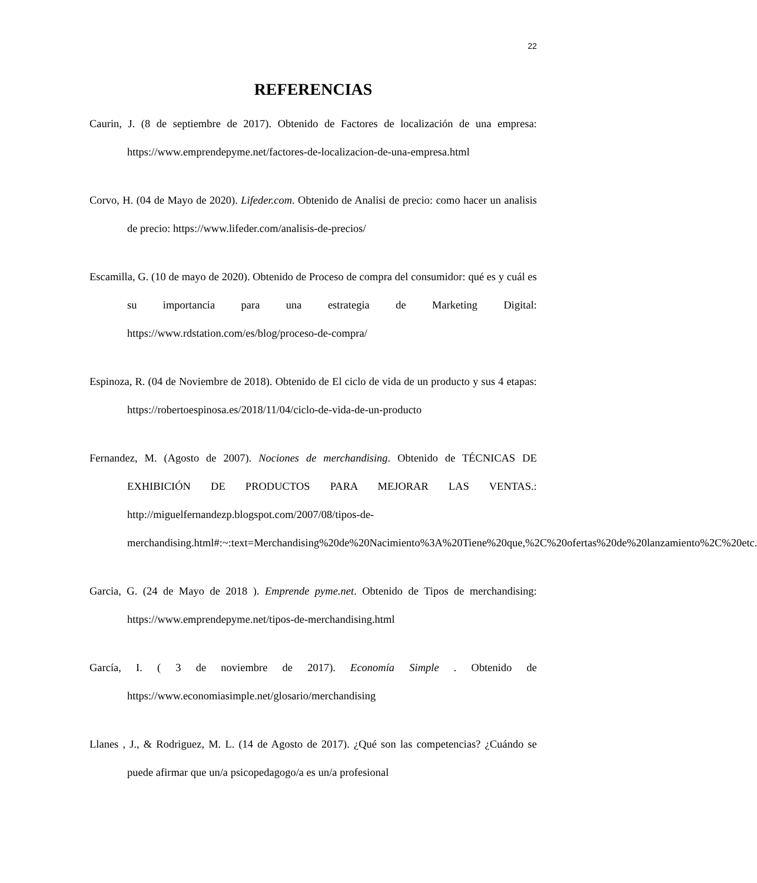22
REFERENCIAS
Caurin, J. (8 de septiembre de 2017). Obtenido de Factores de localización de una empresa: https://www.emprendepyme.net/factores-de-localizacion-de-una-empresa.html
Corvo, H. (04 de Mayo de 2020). Lifeder.com. Obtenido de Analisi de precio: como hacer un analisis de precio: https://www.lifeder.com/analisis-de-precios/
Escamilla, G. (10 de mayo de 2020). Obtenido de Proceso de compra del consumidor: qué es y cuál es su importancia para una estrategia de Marketing Digital: https://www.rdstation.com/es/blog/proceso-de-compra/
Espinoza, R. (04 de Noviembre de 2018). Obtenido de El ciclo de vida de un producto y sus 4 etapas: https://robertoespinosa.es/2018/11/04/ciclo-de-vida-de-un-producto
Fernandez, M. (Agosto de 2007). Nociones de merchandising. Obtenido de TÉCNICAS DE EXHIBICIÓN DE PRODUCTOS PARA MEJORAR LAS VENTAS.: http://miguelfernandezp.blogspot.com/2007/08/tipos-de-merchandising.html#:~:text=Merchandising%20de%20Nacimiento%3A%20Tiene%20que,%2C%20ofertas%20de%20lanzamiento%2C%20etc.
Garcia, G. (24 de Mayo de 2018 ). Emprende pyme.net. Obtenido de Tipos de merchandising: https://www.emprendepyme.net/tipos-de-merchandising.html
García, I. ( 3 de noviembre de 2017). Economía Simple . Obtenido de https://www.economiasimple.net/glosario/merchandising
Llanes , J., & Rodriguez, M. L. (14 de Agosto de 2017). ¿Qué son las competencias? ¿Cuándo se puede afirmar que un/a psicopedagogo/a es un/a profesional